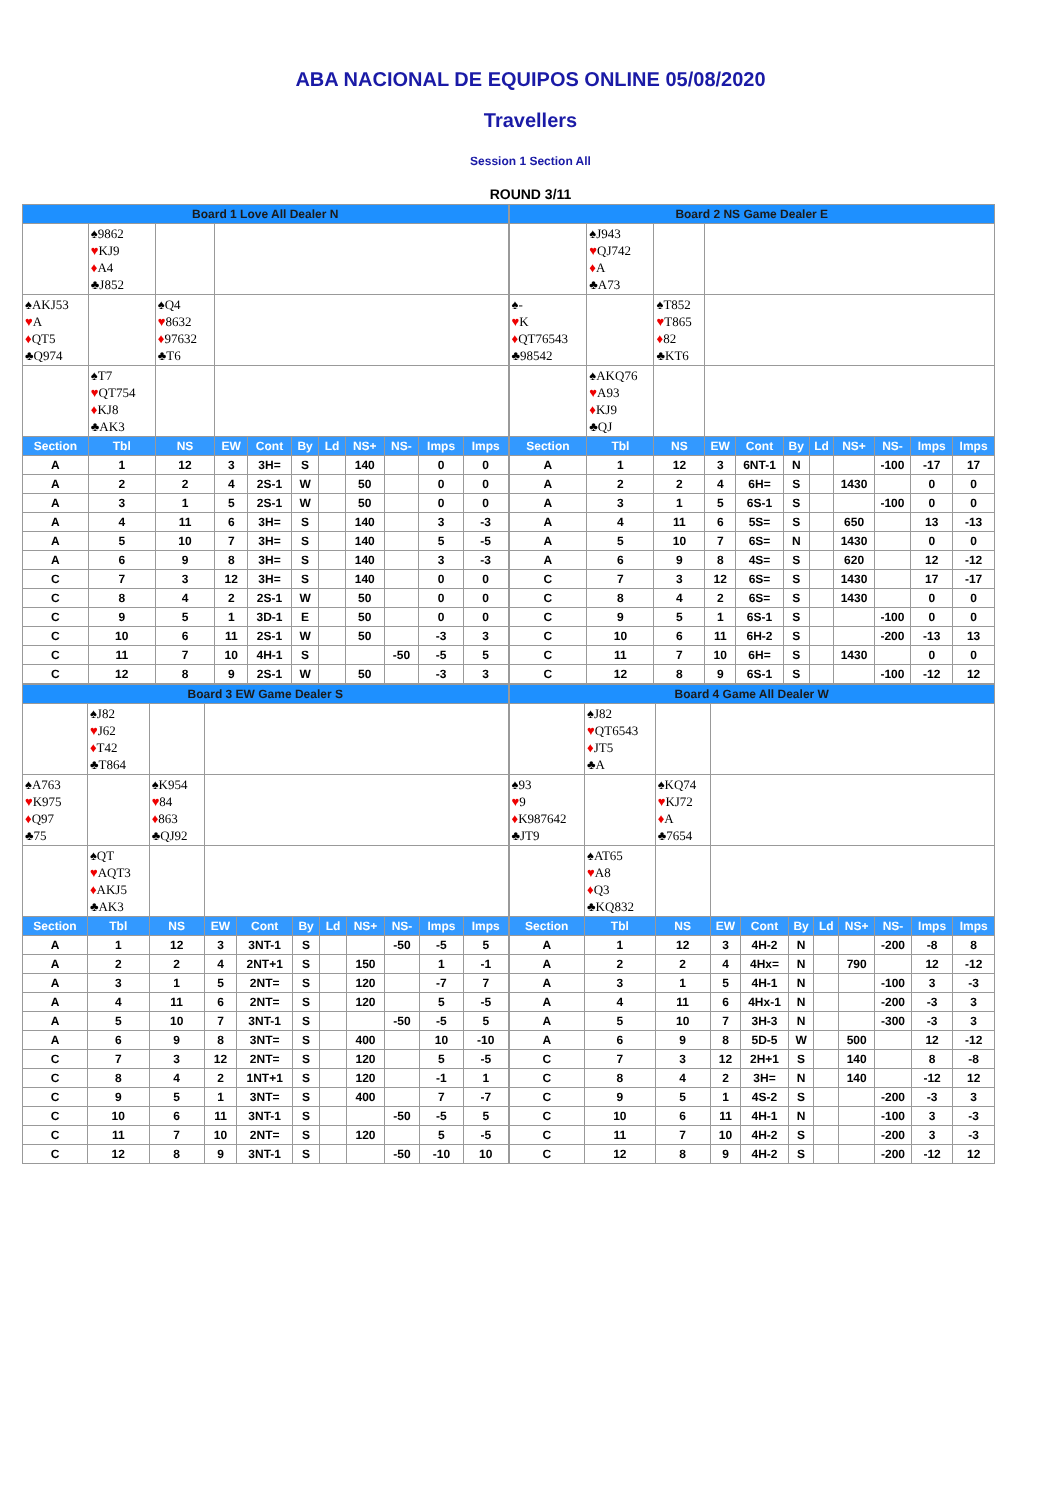ABA NACIONAL DE EQUIPOS ONLINE 05/08/2020
Travellers
Session 1 Section All
ROUND 3/11
| Board 1 Love All Dealer N | | | | | | | | | | |
| --- | --- | --- | --- | --- | --- | --- | --- | --- | --- | --- |
| | ♠9862 ♥ KJ9 ♦ A4 ♣J852 | | | | | | | | | |
| ♠AKJ53 ♥ A ♦ QT5 ♣Q974 | | ♠Q4 ♥ 8632 ♦ 97632 ♣T6 | | | | | | | | |
| | ♠T7 ♥ QT754 ♦ KJ8 ♣AK3 | | | | | | | | | |
| Section | Tbl | NS | EW | Cont | By | Ld | NS+ | NS- | Imps | Imps |
| A | 1 | 12 | 3 | 3H= | S | | 140 | | 0 | 0 |
| A | 2 | 2 | 4 | 2S-1 | W | | 50 | | 0 | 0 |
| A | 3 | 1 | 5 | 2S-1 | W | | 50 | | 0 | 0 |
| A | 4 | 11 | 6 | 3H= | S | | 140 | | 3 | -3 |
| A | 5 | 10 | 7 | 3H= | S | | 140 | | 5 | -5 |
| A | 6 | 9 | 8 | 3H= | S | | 140 | | 3 | -3 |
| C | 7 | 3 | 12 | 3H= | S | | 140 | | 0 | 0 |
| C | 8 | 4 | 2 | 2S-1 | W | | 50 | | 0 | 0 |
| C | 9 | 5 | 1 | 3D-1 | E | | 50 | | 0 | 0 |
| C | 10 | 6 | 11 | 2S-1 | W | | 50 | | -3 | 3 |
| C | 11 | 7 | 10 | 4H-1 | S | | | -50 | -5 | 5 |
| C | 12 | 8 | 9 | 2S-1 | W | | 50 | | -3 | 3 |
| Board 2 NS Game Dealer E | | | | | | | | | | |
| --- | --- | --- | --- | --- | --- | --- | --- | --- | --- | --- |
| | ♠J943 ♥ QJ742 ♦ A ♣A73 | | | | | | | | | |
| ♠- ♥ K ♦ QT76543 ♣98542 | | ♠T852 ♥ T865 ♦ 82 ♣KT6 | | | | | | | | |
| | ♠AKQ76 ♥ A93 ♦ KJ9 ♣QJ | | | | | | | | | |
| Section | Tbl | NS | EW | Cont | By | Ld | NS+ | NS- | Imps | Imps |
| A | 1 | 12 | 3 | 6NT-1 | N | | | -100 | -17 | 17 |
| A | 2 | 2 | 4 | 6H= | S | | 1430 | | 0 | 0 |
| A | 3 | 1 | 5 | 6S-1 | S | | | -100 | 0 | 0 |
| A | 4 | 11 | 6 | 5S= | S | | 650 | | 13 | -13 |
| A | 5 | 10 | 7 | 6S= | N | | 1430 | | 0 | 0 |
| A | 6 | 9 | 8 | 4S= | S | | 620 | | 12 | -12 |
| C | 7 | 3 | 12 | 6S= | S | | 1430 | | 17 | -17 |
| C | 8 | 4 | 2 | 6S= | S | | 1430 | | 0 | 0 |
| C | 9 | 5 | 1 | 6S-1 | S | | | -100 | 0 | 0 |
| C | 10 | 6 | 11 | 6H-2 | S | | | -200 | -13 | 13 |
| C | 11 | 7 | 10 | 6H= | S | | 1430 | | 0 | 0 |
| C | 12 | 8 | 9 | 6S-1 | S | | | -100 | -12 | 12 |
| Board 3 EW Game Dealer S | | | | | | | | | | |
| --- | --- | --- | --- | --- | --- | --- | --- | --- | --- | --- |
| | ♠J82 ♥ J62 ♦ T42 ♣T864 | | | | | | | | | |
| ♠A763 ♥ K975 ♦ Q97 ♣75 | | ♠K954 ♥ 84 ♦ 863 ♣QJ92 | | | | | | | | |
| | ♠QT ♥ AQT3 ♦ AKJ5 ♣AK3 | | | | | | | | | |
| Section | Tbl | NS | EW | Cont | By | Ld | NS+ | NS- | Imps | Imps |
| A | 1 | 12 | 3 | 3NT-1 | S | | | -50 | -5 | 5 |
| A | 2 | 2 | 4 | 2NT+1 | S | | 150 | | 1 | -1 |
| A | 3 | 1 | 5 | 2NT= | S | | 120 | | -7 | 7 |
| A | 4 | 11 | 6 | 2NT= | S | | 120 | | 5 | -5 |
| A | 5 | 10 | 7 | 3NT-1 | S | | | -50 | -5 | 5 |
| A | 6 | 9 | 8 | 3NT= | S | | 400 | | 10 | -10 |
| C | 7 | 3 | 12 | 2NT= | S | | 120 | | 5 | -5 |
| C | 8 | 4 | 2 | 1NT+1 | S | | 120 | | -1 | 1 |
| C | 9 | 5 | 1 | 3NT= | S | | 400 | | 7 | -7 |
| C | 10 | 6 | 11 | 3NT-1 | S | | | -50 | -5 | 5 |
| C | 11 | 7 | 10 | 2NT= | S | | 120 | | 5 | -5 |
| C | 12 | 8 | 9 | 3NT-1 | S | | | -50 | -10 | 10 |
| Board 4 Game All Dealer W | | | | | | | | | | |
| --- | --- | --- | --- | --- | --- | --- | --- | --- | --- | --- |
| | ♠J82 ♥ QT6543 ♦ JT5 ♣A | | | | | | | | | |
| ♠93 ♥ 9 ♦ K987642 ♣JT9 | | ♠KQ74 ♥ KJ72 ♦ A ♣7654 | | | | | | | | |
| | ♠AT65 ♥ A8 ♦ Q3 ♣KQ832 | | | | | | | | | |
| Section | Tbl | NS | EW | Cont | By | Ld | NS+ | NS- | Imps | Imps |
| A | 1 | 12 | 3 | 4H-2 | N | | | -200 | -8 | 8 |
| A | 2 | 2 | 4 | 4Hx= | N | | 790 | | 12 | -12 |
| A | 3 | 1 | 5 | 4H-1 | N | | | -100 | 3 | -3 |
| A | 4 | 11 | 6 | 4Hx-1 | N | | | -200 | -3 | 3 |
| A | 5 | 10 | 7 | 3H-3 | N | | | -300 | -3 | 3 |
| A | 6 | 9 | 8 | 5D-5 | W | | 500 | | 12 | -12 |
| C | 7 | 3 | 12 | 2H+1 | S | | 140 | | 8 | -8 |
| C | 8 | 4 | 2 | 3H= | N | | 140 | | -12 | 12 |
| C | 9 | 5 | 1 | 4S-2 | S | | | -200 | -3 | 3 |
| C | 10 | 6 | 11 | 4H-1 | N | | | -100 | 3 | -3 |
| C | 11 | 7 | 10 | 4H-2 | S | | | -200 | 3 | -3 |
| C | 12 | 8 | 9 | 4H-2 | S | | | -200 | -12 | 12 |